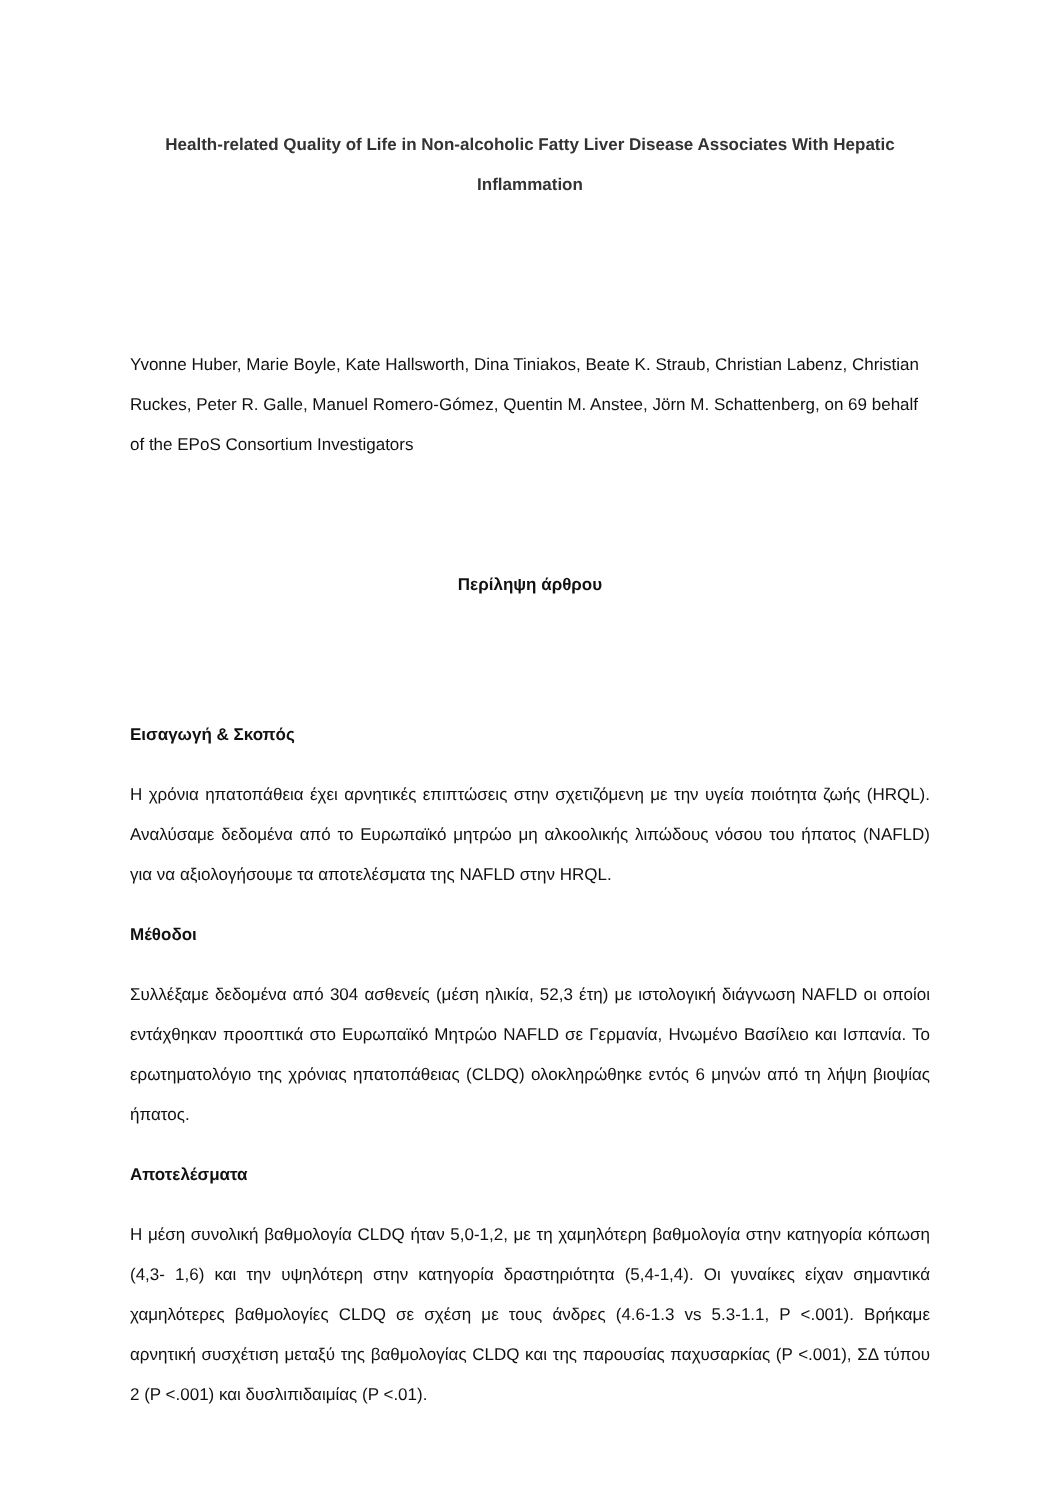Health-related Quality of Life in Non-alcoholic Fatty Liver Disease Associates With Hepatic Inflammation
Yvonne Huber, Marie Boyle, Kate Hallsworth, Dina Tiniakos, Beate K. Straub, Christian Labenz, Christian Ruckes, Peter R. Galle, Manuel Romero-Gómez, Quentin M. Anstee, Jörn M. Schattenberg, on 69 behalf of the EPoS Consortium Investigators
Περίληψη άρθρου
Εισαγωγή & Σκοπός
Η χρόνια ηπατοπάθεια έχει αρνητικές επιπτώσεις στην σχετιζόμενη με την υγεία ποιότητα ζωής (HRQL). Αναλύσαμε δεδομένα από το Ευρωπαϊκό μητρώο μη αλκοολικής λιπώδους νόσου του ήπατος (NAFLD) για να αξιολογήσουμε τα αποτελέσματα της NAFLD στην HRQL.
Μέθοδοι
Συλλέξαμε δεδομένα από 304 ασθενείς (μέση ηλικία, 52,3 έτη) με ιστολογική διάγνωση NAFLD οι οποίοι εντάχθηκαν προοπτικά στο Ευρωπαϊκό Μητρώο NAFLD σε Γερμανία, Ηνωμένο Βασίλειο και Ισπανία. Το ερωτηματολόγιο της χρόνιας ηπατοπάθειας (CLDQ) ολοκληρώθηκε εντός 6 μηνών από τη λήψη βιοψίας ήπατος.
Αποτελέσματα
Η μέση συνολική βαθμολογία CLDQ ήταν 5,0-1,2, με τη χαμηλότερη βαθμολογία στην κατηγορία κόπωση (4,3- 1,6) και την υψηλότερη στην κατηγορία δραστηριότητα (5,4-1,4). Οι γυναίκες είχαν σημαντικά χαμηλότερες βαθμολογίες CLDQ σε σχέση με τους άνδρες (4.6-1.3 vs 5.3-1.1, P <.001). Βρήκαμε αρνητική συσχέτιση μεταξύ της βαθμολογίας CLDQ και της παρουσίας παχυσαρκίας (P <.001), ΣΔ τύπου 2 (P <.001) και δυσλιπιδαιμίας (P <.01).